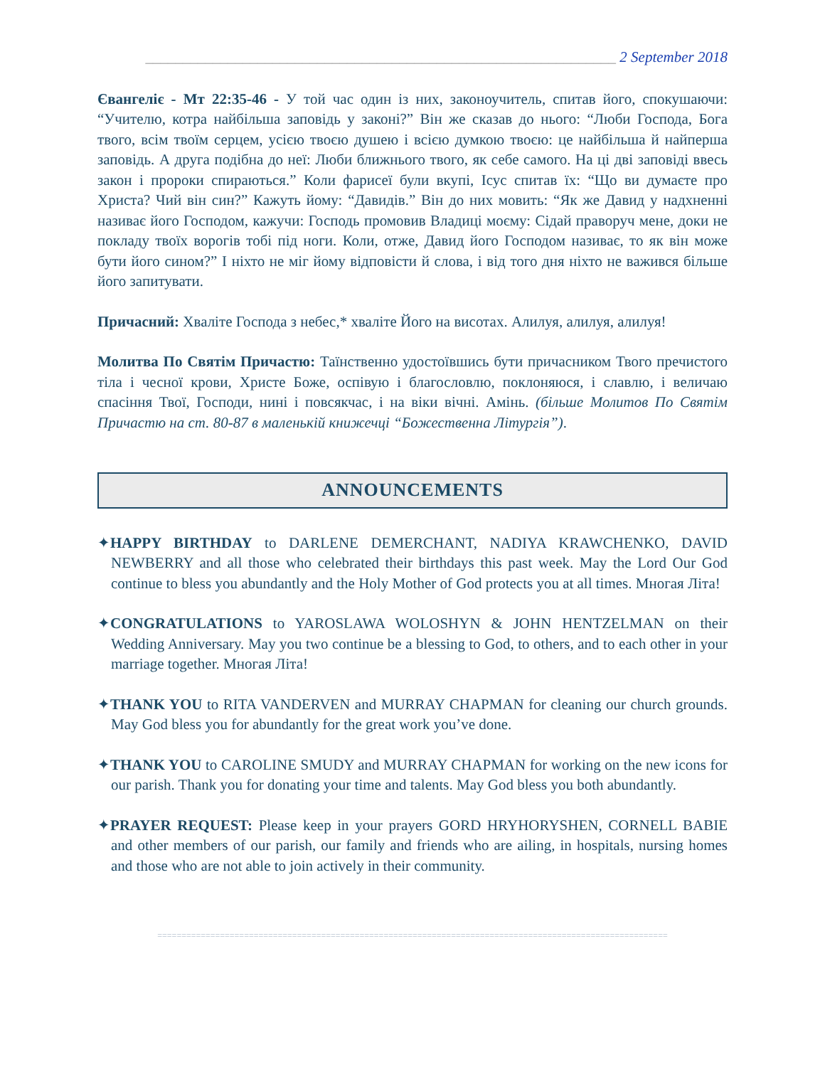_______________________________________________________________ 2 September 2018
Євангеліє - Мт 22:35-46 - У той час один із них, законоучитель, спитав його, спокушаючи: “Учителю, котра найбільша заповідь у законі?” Він же сказав до нього: “Люби Господа, Бога твого, всім твоїм серцем, усією твоєю душею і всією думкою твоєю: це найбільша й найперша заповідь. А друга подібна до неї: Люби ближнього твого, як себе самого. На ці дві заповіді ввесь закон і пророки спираються.” Коли фарисеї були вкупі, Ісус спитав їх: “Що ви думаєте про Христа? Чий він син?” Кажуть йому: “Давидів.” Він до них мовить: “Як же Давид у надхненні називає його Господом, кажучи: Господь промовив Владиці моєму: Сідай праворуч мене, доки не покладу твоїх ворогів тобі під ноги. Коли, отже, Давид його Господом називає, то як він може бути його сином?” І ніхто не міг йому відповісти й слова, і від того дня ніхто не важився більше його запитувати.
Причасний: Хваліте Господа з небес,* хваліте Його на висотах. Алилуя, алилуя, алилуя!
Молитва По Святім Причастю: Таїнственно удостоївшись бути причасником Твого пречистого тіла і чесної крови, Христе Боже, оспівую і благословлю, поклоняюся, і славлю, і величаю спасіння Твої, Господи, нині і повсякчас, і на віки вічні. Амінь. (більше Молитов По Святім Причастю на ст. 80-87 в маленькій книжечці “Божественна Літургія”).
ANNOUNCEMENTS
✦HAPPY BIRTHDAY to DARLENE DEMERCHANT, NADIYA KRAWCHENKO, DAVID NEWBERRY and all those who celebrated their birthdays this past week. May the Lord Our God continue to bless you abundantly and the Holy Mother of God protects you at all times. Многая Літа!
✦CONGRATULATIONS to YAROSLAWA WOLOSHYN & JOHN HENTZELMAN on their Wedding Anniversary. May you two continue be a blessing to God, to others, and to each other in your marriage together. Многая Літа!
✦THANK YOU to RITA VANDERVEN and MURRAY CHAPMAN for cleaning our church grounds. May God bless you for abundantly for the great work you’ve done.
✦THANK YOU to CAROLINE SMUDY and MURRAY CHAPMAN for working on the new icons for our parish. Thank you for donating your time and talents. May God bless you both abundantly.
✦PRAYER REQUEST: Please keep in your prayers GORD HRYHORYSHEN, CORNELL BABIE and other members of our parish, our family and friends who are ailing, in hospitals, nursing homes and those who are not able to join actively in their community.
==========================================================================================================